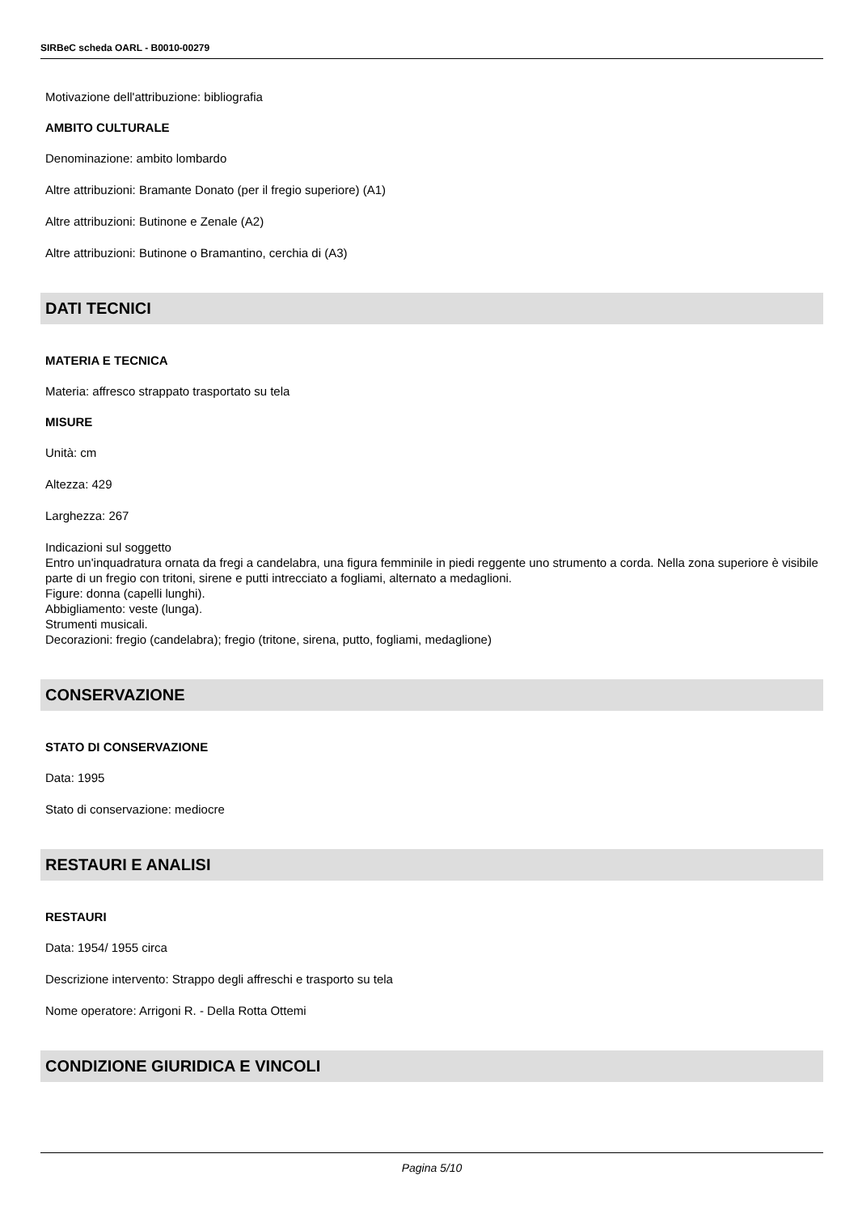SIRBeC scheda OARL - B0010-00279
Motivazione dell'attribuzione: bibliografia
AMBITO CULTURALE
Denominazione: ambito lombardo
Altre attribuzioni: Bramante Donato (per il fregio superiore) (A1)
Altre attribuzioni: Butinone e Zenale (A2)
Altre attribuzioni: Butinone o Bramantino, cerchia di (A3)
DATI TECNICI
MATERIA E TECNICA
Materia: affresco strappato trasportato su tela
MISURE
Unità: cm
Altezza: 429
Larghezza: 267
Indicazioni sul soggetto
Entro un'inquadratura ornata da fregi a candelabra, una figura femminile in piedi reggente uno strumento a corda. Nella zona superiore è visibile parte di un fregio con tritoni, sirene e putti intrecciato a fogliami, alternato a medaglioni.
Figure: donna (capelli lunghi).
Abbigliamento: veste (lunga).
Strumenti musicali.
Decorazioni: fregio (candelabra); fregio (tritone, sirena, putto, fogliami, medaglione)
CONSERVAZIONE
STATO DI CONSERVAZIONE
Data: 1995
Stato di conservazione: mediocre
RESTAURI E ANALISI
RESTAURI
Data: 1954/ 1955 circa
Descrizione intervento: Strappo degli affreschi e trasporto su tela
Nome operatore: Arrigoni R. - Della Rotta Ottemi
CONDIZIONE GIURIDICA E VINCOLI
Pagina 5/10